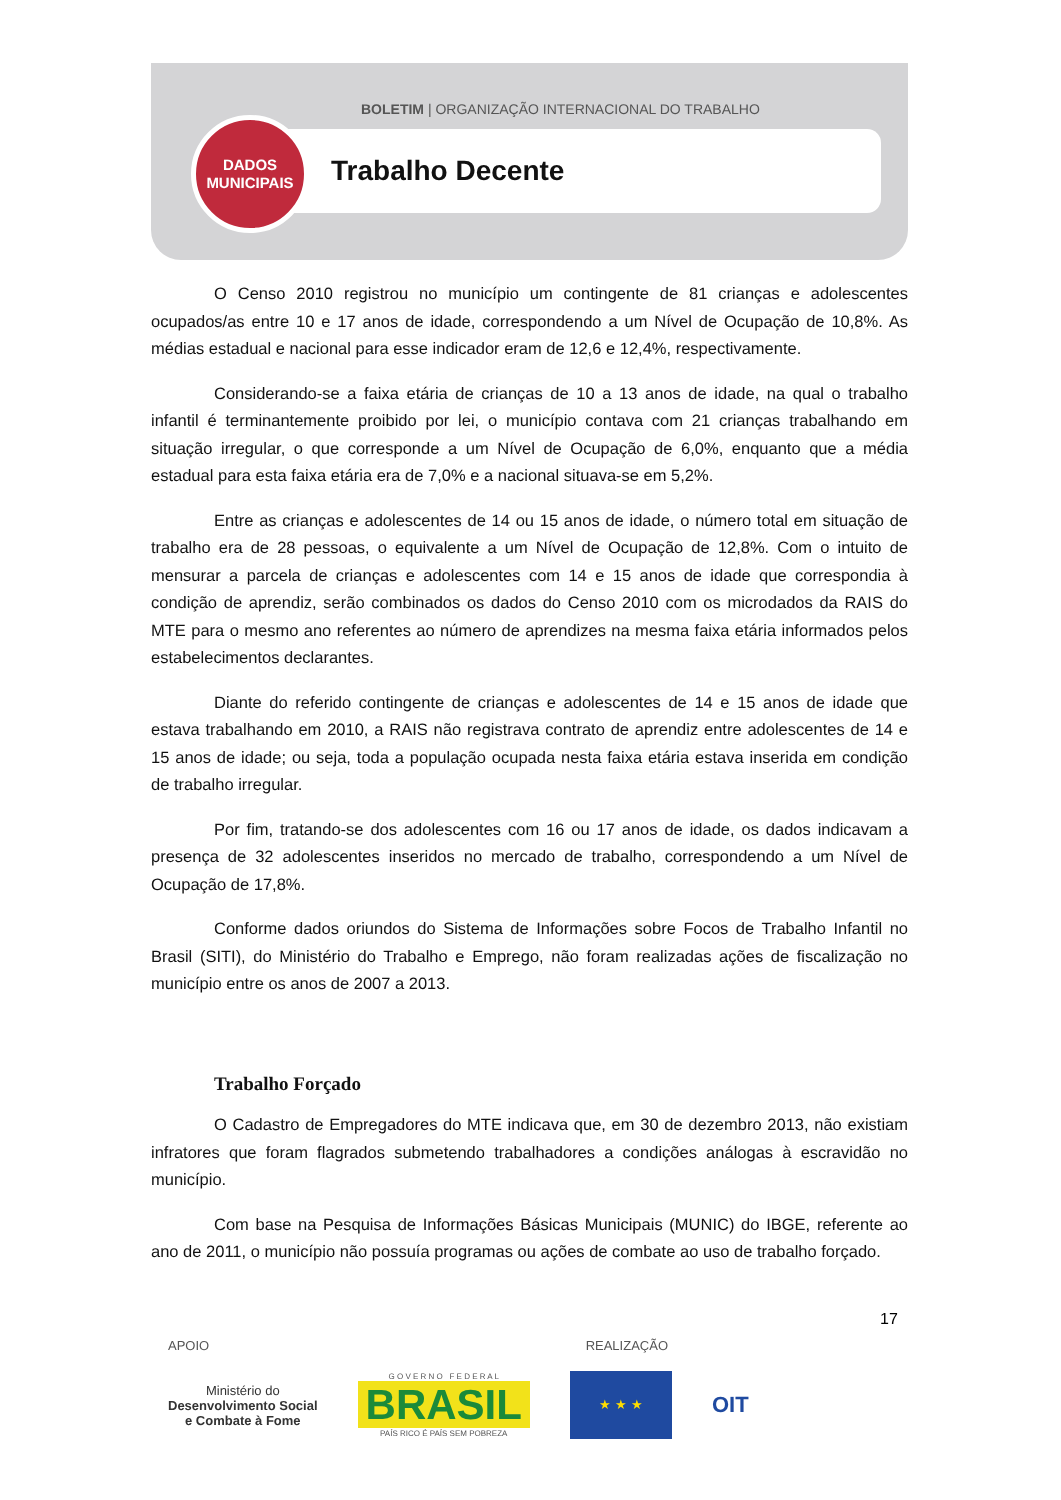BOLETIM | ORGANIZAÇÃO INTERNACIONAL DO TRABALHO
Trabalho Decente
DADOS
MUNICIPAIS
O Censo 2010 registrou no município um contingente de 81 crianças e adolescentes ocupados/as entre 10 e 17 anos de idade, correspondendo a um Nível de Ocupação de 10,8%. As médias estadual e nacional para esse indicador eram de 12,6 e 12,4%, respectivamente.
Considerando-se a faixa etária de crianças de 10 a 13 anos de idade, na qual o trabalho infantil é terminantemente proibido por lei, o município contava com 21 crianças trabalhando em situação irregular, o que corresponde a um Nível de Ocupação de 6,0%, enquanto que a média estadual para esta faixa etária era de 7,0% e a nacional situava-se em 5,2%.
Entre as crianças e adolescentes de 14 ou 15 anos de idade, o número total em situação de trabalho era de 28 pessoas, o equivalente a um Nível de Ocupação de 12,8%. Com o intuito de mensurar a parcela de crianças e adolescentes com 14 e 15 anos de idade que correspondia à condição de aprendiz, serão combinados os dados do Censo 2010 com os microdados da RAIS do MTE para o mesmo ano referentes ao número de aprendizes na mesma faixa etária informados pelos estabelecimentos declarantes.
Diante do referido contingente de crianças e adolescentes de 14 e 15 anos de idade que estava trabalhando em 2010, a RAIS não registrava contrato de aprendiz entre adolescentes de 14 e 15 anos de idade; ou seja, toda a população ocupada nesta faixa etária estava inserida em condição de trabalho irregular.
Por fim, tratando-se dos adolescentes com 16 ou 17 anos de idade, os dados indicavam a presença de 32 adolescentes inseridos no mercado de trabalho, correspondendo a um Nível de Ocupação de 17,8%.
Conforme dados oriundos do Sistema de Informações sobre Focos de Trabalho Infantil no Brasil (SITI), do Ministério do Trabalho e Emprego, não foram realizadas ações de fiscalização no município entre os anos de 2007 a 2013.
Trabalho Forçado
O Cadastro de Empregadores do MTE indicava que, em 30 de dezembro 2013, não existiam infratores que foram flagrados submetendo trabalhadores a condições análogas à escravidão no município.
Com base na Pesquisa de Informações Básicas Municipais (MUNIC) do IBGE, referente ao ano de 2011, o município não possuía programas ou ações de combate ao uso de trabalho forçado.
17
APOIO REALIZAÇÃO
Ministério do
Desenvolvimento Social
e Combate à Fome
G O V E R N O F E D E R A L
BRASIL
PAÍS RICO É PAÍS SEM POBREZA
★ ★ ★
OIT